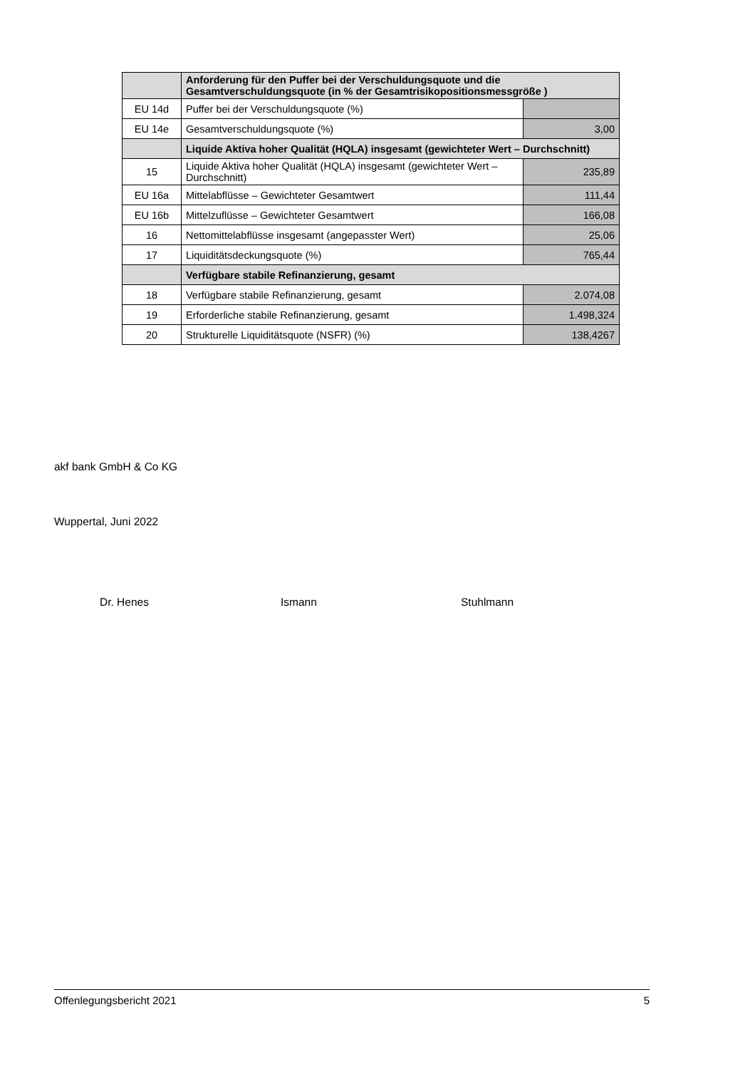| | Anforderung für den Puffer bei der Verschuldungsquote und die Gesamtverschuldungsquote (in % der Gesamtrisikopositionsmessgröße ) | |
| EU 14d | Puffer bei der Verschuldungsquote (%) | |
| EU 14e | Gesamtverschuldungsquote (%) | 3,00 |
| | Liquide Aktiva hoher Qualität (HQLA) insgesamt (gewichteter Wert – Durchschnitt) | |
| 15 | Liquide Aktiva hoher Qualität (HQLA) insgesamt (gewichteter Wert – Durchschnitt) | 235,89 |
| EU 16a | Mittelabflüsse – Gewichteter Gesamtwert | 111,44 |
| EU 16b | Mittelzuflüsse – Gewichteter Gesamtwert | 166,08 |
| 16 | Nettomittelabflüsse insgesamt (angepasster Wert) | 25,06 |
| 17 | Liquiditätsdeckungsquote (%) | 765,44 |
| | Verfügbare stabile Refinanzierung, gesamt | |
| 18 | Verfügbare stabile Refinanzierung, gesamt | 2.074,08 |
| 19 | Erforderliche stabile Refinanzierung, gesamt | 1.498,324 |
| 20 | Strukturelle Liquiditätsquote (NSFR) (%) | 138,4267 |
akf bank GmbH & Co KG
Wuppertal, Juni 2022
Dr. Henes Ismann Stuhlmann
Offenlegungsbericht 2021 5